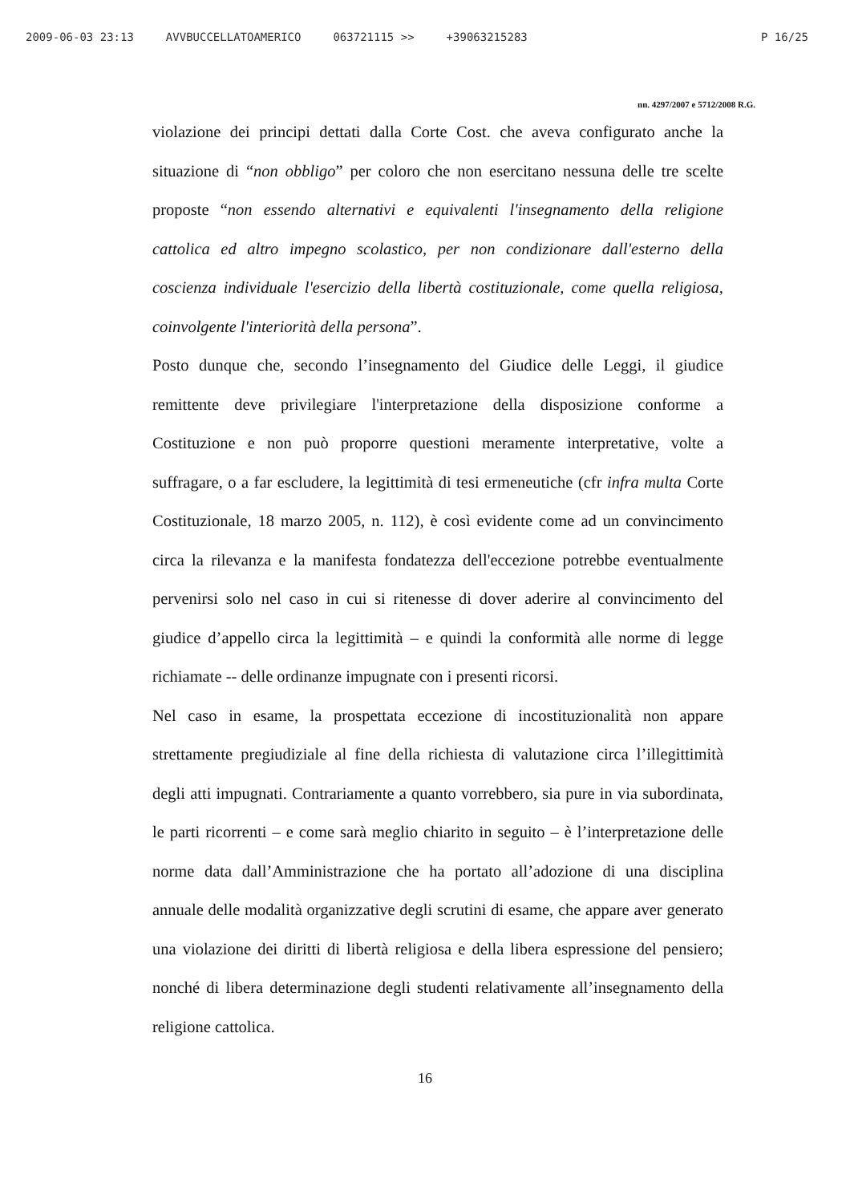2009-06-03 23:13 AVVBUCCELLATOAMERICO 063721115 >> +39063215283 P 16/25
nn. 4297/2007 e 5712/2008 R.G.
violazione dei principi dettati dalla Corte Cost. che aveva configurato anche la situazione di “non obbligo” per coloro che non esercitano nessuna delle tre scelte proposte “non essendo alternativi e equivalenti l'insegnamento della religione cattolica ed altro impegno scolastico, per non condizionare dall'esterno della coscienza individuale l'esercizio della libertà costituzionale, come quella religiosa, coinvolgente l'interiorità della persona”.
Posto dunque che, secondo l’insegnamento del Giudice delle Leggi, il giudice remittente deve privilegiare l'interpretazione della disposizione conforme a Costituzione e non può proporre questioni meramente interpretative, volte a suffragare, o a far escludere, la legittimità di tesi ermeneutiche (cfr infra multa Corte Costituzionale, 18 marzo 2005, n. 112), è così evidente come ad un convincimento circa la rilevanza e la manifesta fondatezza dell'eccezione potrebbe eventualmente pervenirsi solo nel caso in cui si ritenesse di dover aderire al convincimento del giudice d’appello circa la legittimità – e quindi la conformità alle norme di legge richiamate -- delle ordinanze impugnate con i presenti ricorsi.
Nel caso in esame, la prospettata eccezione di incostituzionalità non appare strettamente pregiudiziale al fine della richiesta di valutazione circa l’illegittimità degli atti impugnati. Contrariamente a quanto vorrebbero, sia pure in via subordinata, le parti ricorrenti – e come sarà meglio chiarito in seguito – è l’interpretazione delle norme data dall’Amministrazione che ha portato all’adozione di una disciplina annuale delle modalità organizzative degli scrutini di esame, che appare aver generato una violazione dei diritti di libertà religiosa e della libera espressione del pensiero; nonché di libera determinazione degli studenti relativamente all’insegnamento della religione cattolica.
16